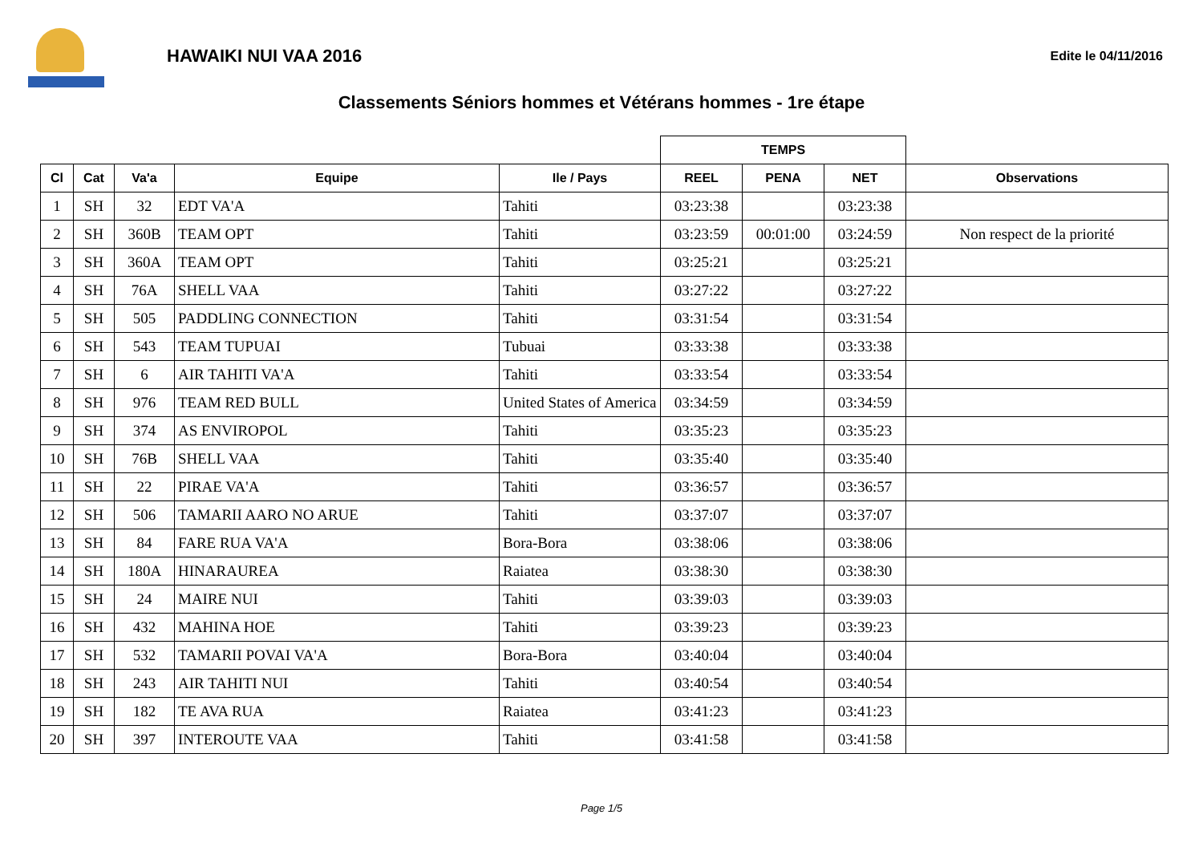HAWAIKI NUI VAA 2016
Edite le 04/11/2016
Classements Séniors hommes et Vétérans hommes - 1re étape
| | | | | | TEMPS | | | |
| --- | --- | --- | --- | --- | --- | --- | --- | --- |
| Cl | Cat | Va'a | Equipe | Ile / Pays | REEL | PENA | NET | Observations |
| 1 | SH | 32 | EDT VA'A | Tahiti | 03:23:38 | | 03:23:38 | |
| 2 | SH | 360B | TEAM OPT | Tahiti | 03:23:59 | 00:01:00 | 03:24:59 | Non respect de la priorité |
| 3 | SH | 360A | TEAM OPT | Tahiti | 03:25:21 | | 03:25:21 | |
| 4 | SH | 76A | SHELL VAA | Tahiti | 03:27:22 | | 03:27:22 | |
| 5 | SH | 505 | PADDLING CONNECTION | Tahiti | 03:31:54 | | 03:31:54 | |
| 6 | SH | 543 | TEAM TUPUAI | Tubuai | 03:33:38 | | 03:33:38 | |
| 7 | SH | 6 | AIR TAHITI VA'A | Tahiti | 03:33:54 | | 03:33:54 | |
| 8 | SH | 976 | TEAM RED BULL | United States of America | 03:34:59 | | 03:34:59 | |
| 9 | SH | 374 | AS ENVIROPOL | Tahiti | 03:35:23 | | 03:35:23 | |
| 10 | SH | 76B | SHELL VAA | Tahiti | 03:35:40 | | 03:35:40 | |
| 11 | SH | 22 | PIRAE VA'A | Tahiti | 03:36:57 | | 03:36:57 | |
| 12 | SH | 506 | TAMARII AARO NO ARUE | Tahiti | 03:37:07 | | 03:37:07 | |
| 13 | SH | 84 | FARE RUA VA'A | Bora-Bora | 03:38:06 | | 03:38:06 | |
| 14 | SH | 180A | HINARAUREA | Raiatea | 03:38:30 | | 03:38:30 | |
| 15 | SH | 24 | MAIRE NUI | Tahiti | 03:39:03 | | 03:39:03 | |
| 16 | SH | 432 | MAHINA HOE | Tahiti | 03:39:23 | | 03:39:23 | |
| 17 | SH | 532 | TAMARII POVAI VA'A | Bora-Bora | 03:40:04 | | 03:40:04 | |
| 18 | SH | 243 | AIR TAHITI NUI | Tahiti | 03:40:54 | | 03:40:54 | |
| 19 | SH | 182 | TE AVA RUA | Raiatea | 03:41:23 | | 03:41:23 | |
| 20 | SH | 397 | INTEROUTE VAA | Tahiti | 03:41:58 | | 03:41:58 | |
Page 1/5